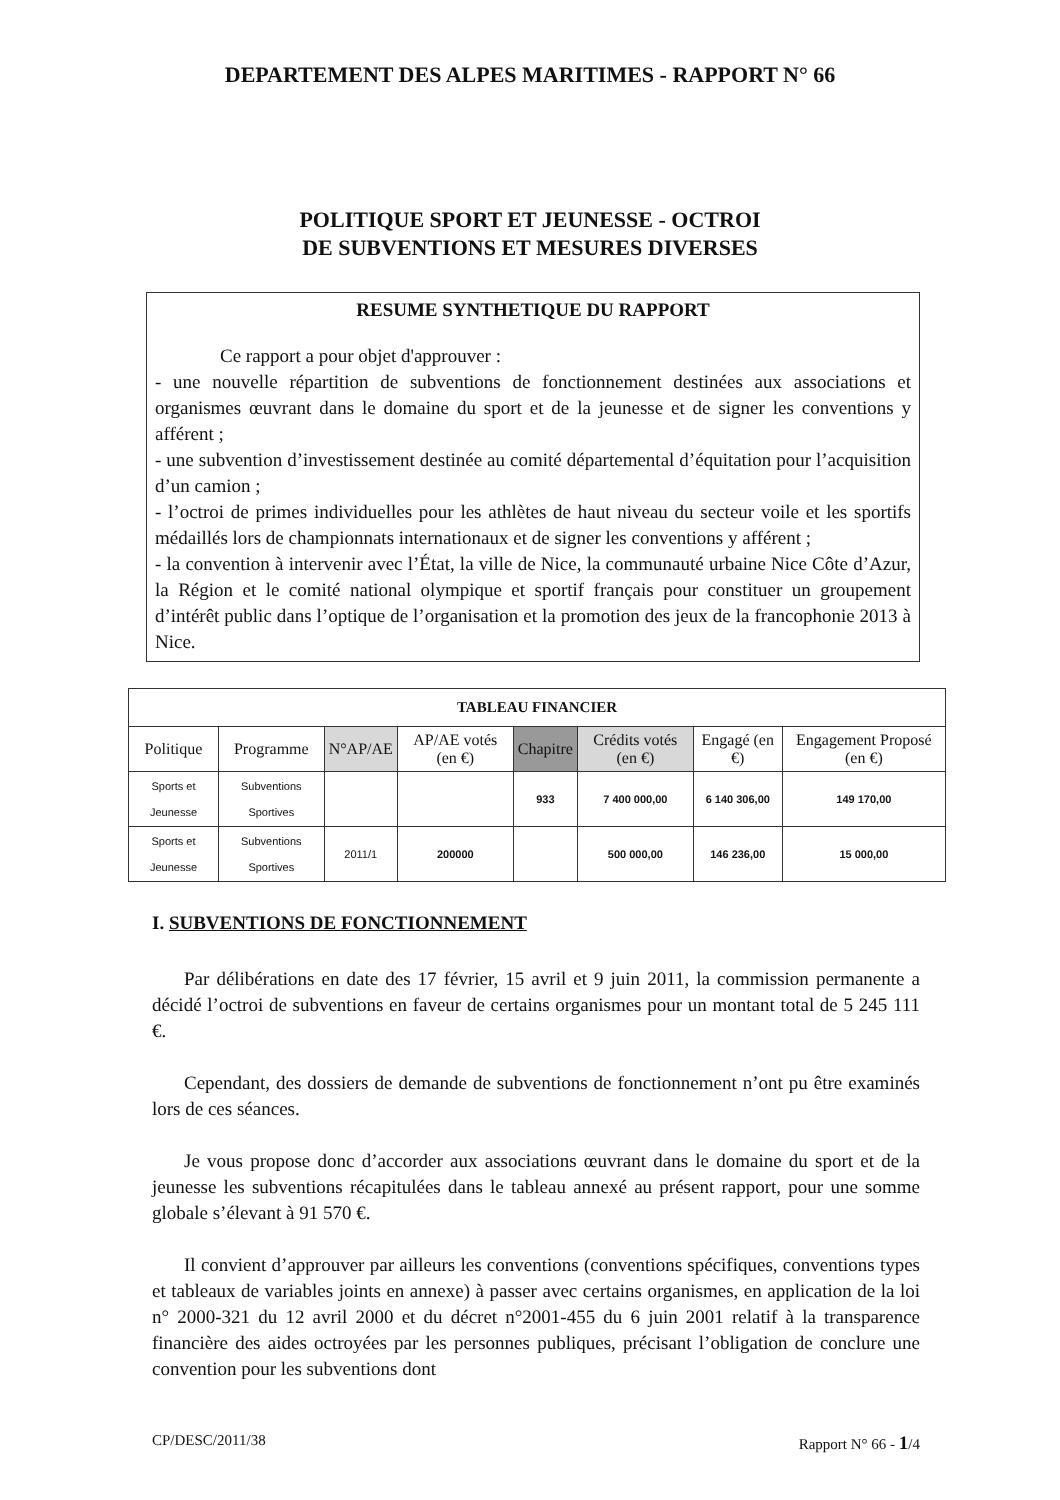DEPARTEMENT DES ALPES MARITIMES - RAPPORT N° 66
POLITIQUE SPORT ET JEUNESSE - OCTROI
DE SUBVENTIONS ET MESURES DIVERSES
RESUME SYNTHETIQUE DU RAPPORT
Ce rapport a pour objet d'approuver :
- une nouvelle répartition de subventions de fonctionnement destinées aux associations et organismes œuvrant dans le domaine du sport et de la jeunesse et de signer les conventions y afférent ;
- une subvention d’investissement destinée au comité départemental d’équitation pour l’acquisition d’un camion ;
- l’octroi de primes individuelles pour les athlètes de haut niveau du secteur voile et les sportifs médaillés lors de championnats internationaux et de signer les conventions y afférent ;
- la convention à intervenir avec l’État, la ville de Nice, la communauté urbaine Nice Côte d’Azur, la Région et le comité national olympique et sportif français pour constituer un groupement d’intérêt public dans l’optique de l’organisation et la promotion des jeux de la francophonie 2013 à Nice.
| TABLEAU FINANCIER | | | | | | | |
| --- | --- | --- | --- | --- | --- | --- | --- |
| Politique | Programme | N°AP/AE | AP/AE votés (en €) | Chapitre | Crédits votés (en €) | Engagé (en €) | Engagement Proposé (en €) |
| Sports et Jeunesse | Subventions Sportives | | | 933 | 7 400 000,00 | 6 140 306,00 | 149 170,00 |
| Sports et Jeunesse | Subventions Sportives | 2011/1 | 200000 | | 500 000,00 | 146 236,00 | 15 000,00 |
I. SUBVENTIONS DE FONCTIONNEMENT
Par délibérations en date des 17 février, 15 avril et 9 juin 2011, la commission permanente a décidé l’octroi de subventions en faveur de certains organismes pour un montant total de 5 245 111 €.
Cependant, des dossiers de demande de subventions de fonctionnement n’ont pu être examinés lors de ces séances.
Je vous propose donc d’accorder aux associations œuvrant dans le domaine du sport et de la jeunesse les subventions récapitulées dans le tableau annexé au présent rapport, pour une somme globale s’élevant à 91 570 €.
Il convient d’approuver par ailleurs les conventions (conventions spécifiques, conventions types et tableaux de variables joints en annexe) à passer avec certains organismes, en application de la loi n° 2000-321 du 12 avril 2000 et du décret n°2001-455 du 6 juin 2001 relatif à la transparence financière des aides octroyées par les personnes publiques, précisant l’obligation de conclure une convention pour les subventions dont
CP/DESC/2011/38 Rapport N° 66 - 1/4